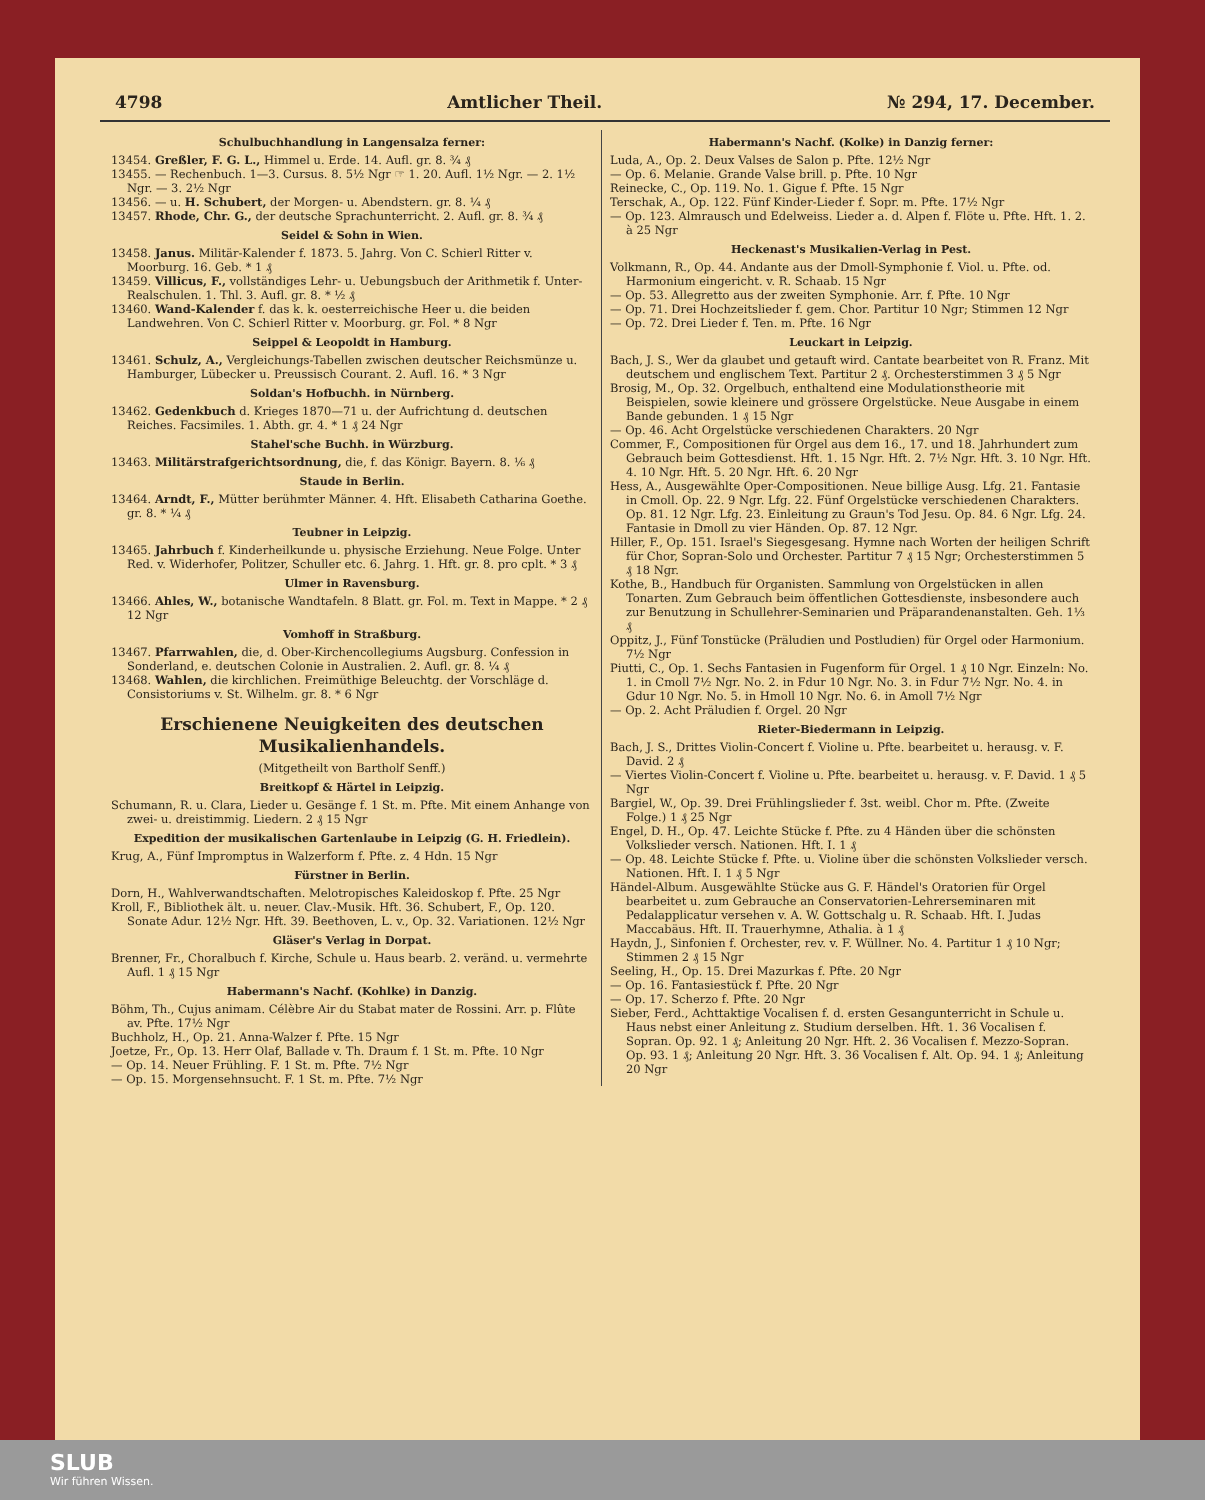4798 Amtlicher Theil. № 294, 17. December.
Schulbuchhandlung in Langensalza ferner:
13454. Greßler, F. G. L., Himmel u. Erde. 14. Aufl. gr. 8. ¾ ₰
13455. — Rechenbuch. 1—3. Cursus. 8. 5½ Ngr ☞ 1. 20. Aufl. 1½ Ngr. — 2. 1½ Ngr. — 3. 2½ Ngr
13456. — u. H. Schubert, der Morgen- u. Abendstern. gr. 8. ¼ ₰
13457. Rhode, Chr. G., der deutsche Sprachunterricht. 2. Aufl. gr. 8. ¾ ₰
Seidel & Sohn in Wien.
13458. Janus. Militär-Kalender f. 1873. 5. Jahrg. Von C. Schierl Ritter v. Moorburg. 16. Geb. * 1 ₰
13459. Villicus, F., vollständiges Lehr- u. Uebungsbuch der Arithmetik f. Unter-Realschulen. 1. Thl. 3. Aufl. gr. 8. * ½ ₰
13460. Wand-Kalender f. das k. k. oesterreichische Heer u. die beiden Landwehren. Von C. Schierl Ritter v. Moorburg. gr. Fol. * 8 Ngr
Seippel & Leopoldt in Hamburg.
13461. Schulz, A., Vergleichungs-Tabellen zwischen deutscher Reichsmünze u. Hamburger, Lübecker u. Preussisch Courant. 2. Aufl. 16. * 3 Ngr
Soldan's Hofbuchh. in Nürnberg.
13462. Gedenkbuch d. Krieges 1870—71 u. der Aufrichtung d. deutschen Reiches. Facsimiles. 1. Abth. gr. 4. * 1 ₰ 24 Ngr
Stahel'sche Buchh. in Würzburg.
13463. Militärstrafgerichtsordnung, die, f. das Königr. Bayern. 8. ⅙ ₰
Staude in Berlin.
13464. Arndt, F., Mütter berühmter Männer. 4. Hft. Elisabeth Catharina Goethe. gr. 8. * ¼ ₰
Teubner in Leipzig.
13465. Jahrbuch f. Kinderheilkunde u. physische Erziehung. Neue Folge. Unter Red. v. Widerhofer, Politzer, Schuller etc. 6. Jahrg. 1. Hft. gr. 8. pro cplt. * 3 ₰
Ulmer in Ravensburg.
13466. Ahles, W., botanische Wandtafeln. 8 Blatt. gr. Fol. m. Text in Mappe. * 2 ₰ 12 Ngr
Vomhoff in Straßburg.
13467. Pfarrwahlen, die, d. Ober-Kirchencollegiums Augsburg. Confession in Sonderland, e. deutschen Colonie in Australien. 2. Aufl. gr. 8. ¼ ₰
13468. Wahlen, die kirchlichen. Freimüthige Beleuchtg. der Vorschläge d. Consistoriums v. St. Wilhelm. gr. 8. * 6 Ngr
Erschienene Neuigkeiten des deutschen Musikalienhandels.
(Mitgetheilt von Bartholf Senff.)
Breitkopf & Härtel in Leipzig.
Schumann, R. u. Clara, Lieder u. Gesänge f. 1 St. m. Pfte. Mit einem Anhange von zwei- u. dreistimmig. Liedern. 2 ₰ 15 Ngr
Expedition der musikalischen Gartenlaube in Leipzig (G. H. Friedlein).
Krug, A., Fünf Impromptus in Walzerform f. Pfte. z. 4 Hdn. 15 Ngr
Fürstner in Berlin.
Dorn, H., Wahlverwandtschaften. Melotropisches Kaleidoskop f. Pfte. 25 Ngr
Kroll, F., Bibliothek ält. u. neuer. Clav.-Musik. Hft. 36. Schubert, F., Op. 120. Sonate Adur. 12½ Ngr. Hft. 39. Beethoven, L. v., Op. 32. Variationen. 12½ Ngr
Gläser's Verlag in Dorpat.
Brenner, Fr., Choralbuch f. Kirche, Schule u. Haus bearb. 2. veränd. u. vermehrte Aufl. 1 ₰ 15 Ngr
Habermann's Nachf. (Kohlke) in Danzig.
Böhm, Th., Cujus animam. Célèbre Air du Stabat mater de Rossini. Arr. p. Flûte av. Pfte. 17½ Ngr
Buchholz, H., Op. 21. Anna-Walzer f. Pfte. 15 Ngr
Joetze, Fr., Op. 13. Herr Olaf, Ballade v. Th. Draum f. 1 St. m. Pfte. 10 Ngr
— Op. 14. Neuer Frühling. F. 1 St. m. Pfte. 7½ Ngr
— Op. 15. Morgensehnsucht. F. 1 St. m. Pfte. 7½ Ngr
Habermann's Nachf. (Kolke) in Danzig ferner:
Luda, A., Op. 2. Deux Valses de Salon p. Pfte. 12½ Ngr
— Op. 6. Melanie. Grande Valse brill. p. Pfte. 10 Ngr
Reinecke, C., Op. 119. No. 1. Gigue f. Pfte. 15 Ngr
Terschak, A., Op. 122. Fünf Kinder-Lieder f. Sopr. m. Pfte. 17½ Ngr
— Op. 123. Almrausch und Edelweiss. Lieder a. d. Alpen f. Flöte u. Pfte. Hft. 1. 2. à 25 Ngr
Heckenast's Musikalien-Verlag in Pest.
Volkmann, R., Op. 44. Andante aus der Dmoll-Symphonie f. Viol. u. Pfte. od. Harmonium eingericht. v. R. Schaab. 15 Ngr
— Op. 53. Allegretto aus der zweiten Symphonie. Arr. f. Pfte. 10 Ngr
— Op. 71. Drei Hochzeitslieder f. gem. Chor. Partitur 10 Ngr; Stimmen 12 Ngr
— Op. 72. Drei Lieder f. Ten. m. Pfte. 16 Ngr
Leuckart in Leipzig.
Bach, J. S., Wer da glaubet und getauft wird. Cantate bearbeitet von R. Franz. Mit deutschem und englischem Text. Partitur 2 ₰. Orchesterstimmen 3 ₰ 5 Ngr
Brosig, M., Op. 32. Orgelbuch, enthaltend eine Modulationstheorie mit Beispielen, sowie kleinere und grössere Orgelstücke. Neue Ausgabe in einem Bande gebunden. 1 ₰ 15 Ngr
— Op. 46. Acht Orgelstücke verschiedenen Charakters. 20 Ngr
Commer, F., Compositionen für Orgel aus dem 16., 17. und 18. Jahrhundert zum Gebrauch beim Gottesdienst. Hft. 1. 15 Ngr. Hft. 2. 7½ Ngr. Hft. 3. 10 Ngr. Hft. 4. 10 Ngr. Hft. 5. 20 Ngr. Hft. 6. 20 Ngr
Hess, A., Ausgewählte Oper-Compositionen. Neue billige Ausg. Lfg. 21. Fantasie in Cmoll. Op. 22. 9 Ngr. Lfg. 22. Fünf Orgelstücke verschiedenen Charakters. Op. 81. 12 Ngr. Lfg. 23. Einleitung zu Graun's Tod Jesu. Op. 84. 6 Ngr. Lfg. 24. Fantasie in Dmoll zu vier Händen. Op. 87. 12 Ngr.
Hiller, F., Op. 151. Israel's Siegesgesang. Hymne nach Worten der heiligen Schrift für Chor, Sopran-Solo und Orchester. Partitur 7 ₰ 15 Ngr; Orchesterstimmen 5 ₰ 18 Ngr.
Kothe, B., Handbuch für Organisten. Sammlung von Orgelstücken in allen Tonarten. Zum Gebrauch beim öffentlichen Gottesdienste, insbesondere auch zur Benutzung in Schullehrer-Seminarien und Präparandenanstalten. Geh. 1⅓ ₰
Oppitz, J., Fünf Tonstücke (Präludien und Postludien) für Orgel oder Harmonium. 7½ Ngr
Piutti, C., Op. 1. Sechs Fantasien in Fugenform für Orgel. 1 ₰ 10 Ngr. Einzeln: No. 1. in Cmoll 7½ Ngr. No. 2. in Fdur 10 Ngr. No. 3. in Fdur 7½ Ngr. No. 4. in Gdur 10 Ngr. No. 5. in Hmoll 10 Ngr. No. 6. in Amoll 7½ Ngr
— Op. 2. Acht Präludien f. Orgel. 20 Ngr
Rieter-Biedermann in Leipzig.
Bach, J. S., Drittes Violin-Concert f. Violine u. Pfte. bearbeitet u. herausg. v. F. David. 2 ₰
— Viertes Violin-Concert f. Violine u. Pfte. bearbeitet u. herausg. v. F. David. 1 ₰ 5 Ngr
Bargiel, W., Op. 39. Drei Frühlingslieder f. 3st. weibl. Chor m. Pfte. (Zweite Folge.) 1 ₰ 25 Ngr
Engel, D. H., Op. 47. Leichte Stücke f. Pfte. zu 4 Händen über die schönsten Volkslieder versch. Nationen. Hft. I. 1 ₰
— Op. 48. Leichte Stücke f. Pfte. u. Violine über die schönsten Volkslieder versch. Nationen. Hft. I. 1 ₰ 5 Ngr
Händel-Album. Ausgewählte Stücke aus G. F. Händel's Oratorien für Orgel bearbeitet u. zum Gebrauche an Conservatorien-Lehrerseminaren mit Pedalapplicatur versehen v. A. W. Gottschalg u. R. Schaab. Hft. I. Judas Maccabäus. Hft. II. Trauerhymne, Athalia. à 1 ₰
Haydn, J., Sinfonien f. Orchester, rev. v. F. Wüllner. No. 4. Partitur 1 ₰ 10 Ngr; Stimmen 2 ₰ 15 Ngr
Seeling, H., Op. 15. Drei Mazurkas f. Pfte. 20 Ngr
— Op. 16. Fantasiestück f. Pfte. 20 Ngr
— Op. 17. Scherzo f. Pfte. 20 Ngr
Sieber, Ferd., Achttaktige Vocalisen f. d. ersten Gesangunterricht in Schule u. Haus nebst einer Anleitung z. Studium derselben. Hft. 1. 36 Vocalisen f. Sopran. Op. 92. 1 ₰; Anleitung 20 Ngr. Hft. 2. 36 Vocalisen f. Mezzo-Sopran. Op. 93. 1 ₰; Anleitung 20 Ngr. Hft. 3. 36 Vocalisen f. Alt. Op. 94. 1 ₰; Anleitung 20 Ngr
SLUB
Wir führen Wissen.